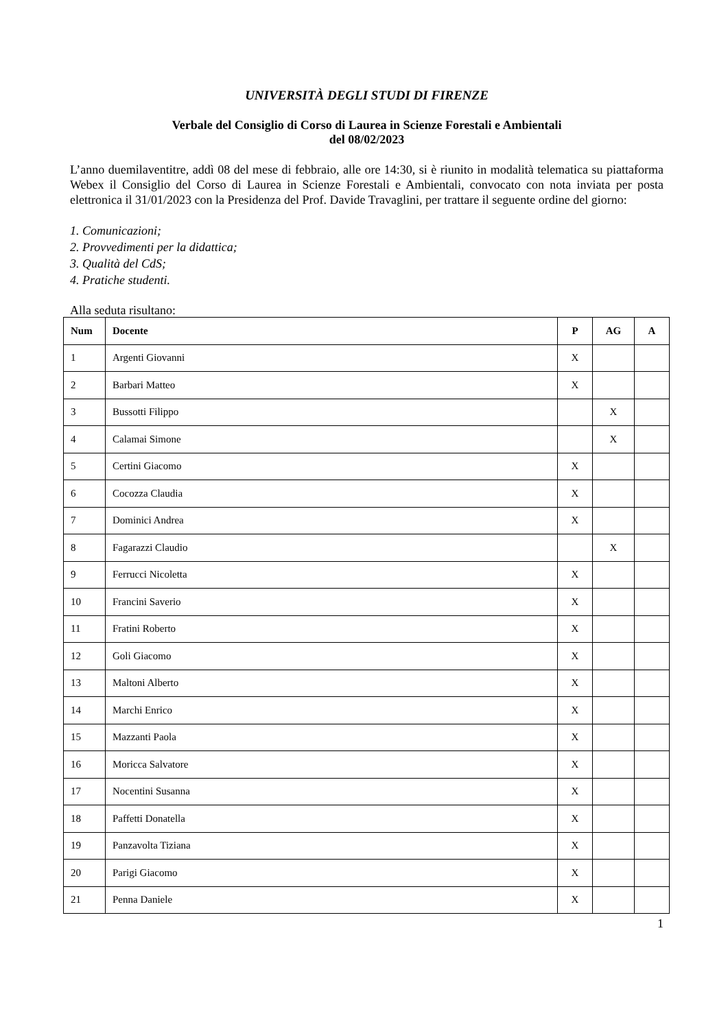UNIVERSITÀ DEGLI STUDI DI FIRENZE
Verbale del Consiglio di Corso di Laurea in Scienze Forestali e Ambientali
del 08/02/2023
L’anno duemilaventitre, addì 08 del mese di febbraio, alle ore 14:30, si è riunito in modalità telematica su piattaforma Webex il Consiglio del Corso di Laurea in Scienze Forestali e Ambientali, convocato con nota inviata per posta elettronica il 31/01/2023 con la Presidenza del Prof. Davide Travaglini, per trattare il seguente ordine del giorno:
1. Comunicazioni;
2. Provvedimenti per la didattica;
3. Qualità del CdS;
4. Pratiche studenti.
Alla seduta risultano:
| Num | Docente | P | AG | A |
| --- | --- | --- | --- | --- |
| 1 | Argenti Giovanni | X | | |
| 2 | Barbari Matteo | X | | |
| 3 | Bussotti Filippo | | X | |
| 4 | Calamai Simone | | X | |
| 5 | Certini Giacomo | X | | |
| 6 | Cocozza Claudia | X | | |
| 7 | Dominici Andrea | X | | |
| 8 | Fagarazzi Claudio | | X | |
| 9 | Ferrucci Nicoletta | X | | |
| 10 | Francini Saverio | X | | |
| 11 | Fratini Roberto | X | | |
| 12 | Goli Giacomo | X | | |
| 13 | Maltoni Alberto | X | | |
| 14 | Marchi Enrico | X | | |
| 15 | Mazzanti Paola | X | | |
| 16 | Moricca Salvatore | X | | |
| 17 | Nocentini Susanna | X | | |
| 18 | Paffetti Donatella | X | | |
| 19 | Panzavolta Tiziana | X | | |
| 20 | Parigi Giacomo | X | | |
| 21 | Penna Daniele | X | | |
1